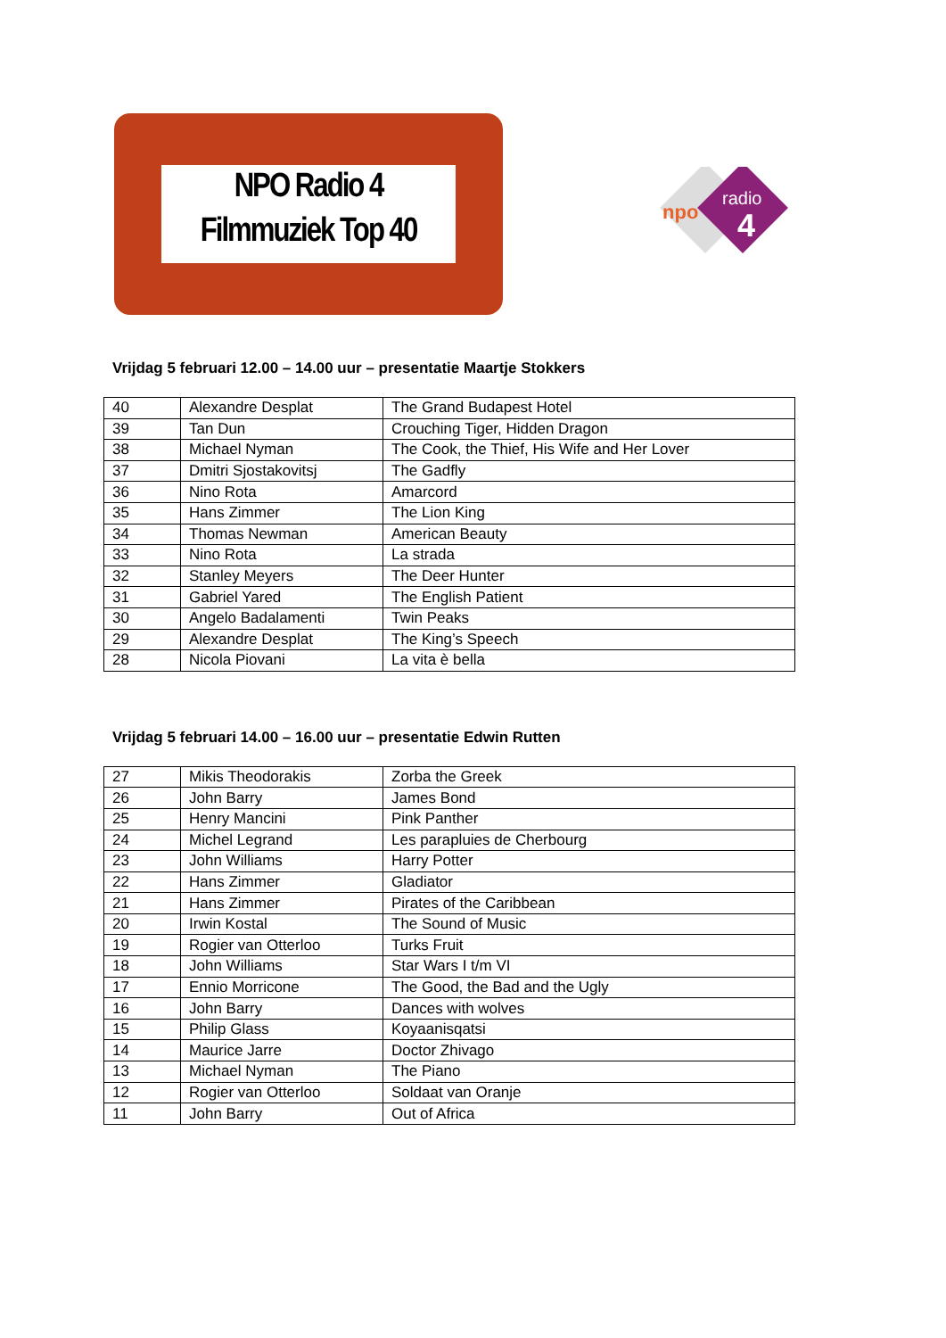NPO Radio 4
Filmmuziek Top 40
radio
4
npo
Vrijdag 5 februari 12.00 – 14.00 uur – presentatie Maartje Stokkers
| 40 | Alexandre Desplat | The Grand Budapest Hotel |
| 39 | Tan Dun | Crouching Tiger, Hidden Dragon |
| 38 | Michael Nyman | The Cook, the Thief, His Wife and Her Lover |
| 37 | Dmitri Sjostakovitsj | The Gadfly |
| 36 | Nino Rota | Amarcord |
| 35 | Hans Zimmer | The Lion King |
| 34 | Thomas Newman | American Beauty |
| 33 | Nino Rota | La strada |
| 32 | Stanley Meyers | The Deer Hunter |
| 31 | Gabriel Yared | The English Patient |
| 30 | Angelo Badalamenti | Twin Peaks |
| 29 | Alexandre Desplat | The King’s Speech |
| 28 | Nicola Piovani | La vita è bella |
Vrijdag 5 februari 14.00 – 16.00 uur – presentatie Edwin Rutten
| 27 | Mikis Theodorakis | Zorba the Greek |
| 26 | John Barry | James Bond |
| 25 | Henry Mancini | Pink Panther |
| 24 | Michel Legrand | Les parapluies de Cherbourg |
| 23 | John Williams | Harry Potter |
| 22 | Hans Zimmer | Gladiator |
| 21 | Hans Zimmer | Pirates of the Caribbean |
| 20 | Irwin Kostal | The Sound of Music |
| 19 | Rogier van Otterloo | Turks Fruit |
| 18 | John Williams | Star Wars I t/m VI |
| 17 | Ennio Morricone | The Good, the Bad and the Ugly |
| 16 | John Barry | Dances with wolves |
| 15 | Philip Glass | Koyaanisqatsi |
| 14 | Maurice Jarre | Doctor Zhivago |
| 13 | Michael Nyman | The Piano |
| 12 | Rogier van Otterloo | Soldaat van Oranje |
| 11 | John Barry | Out of Africa |